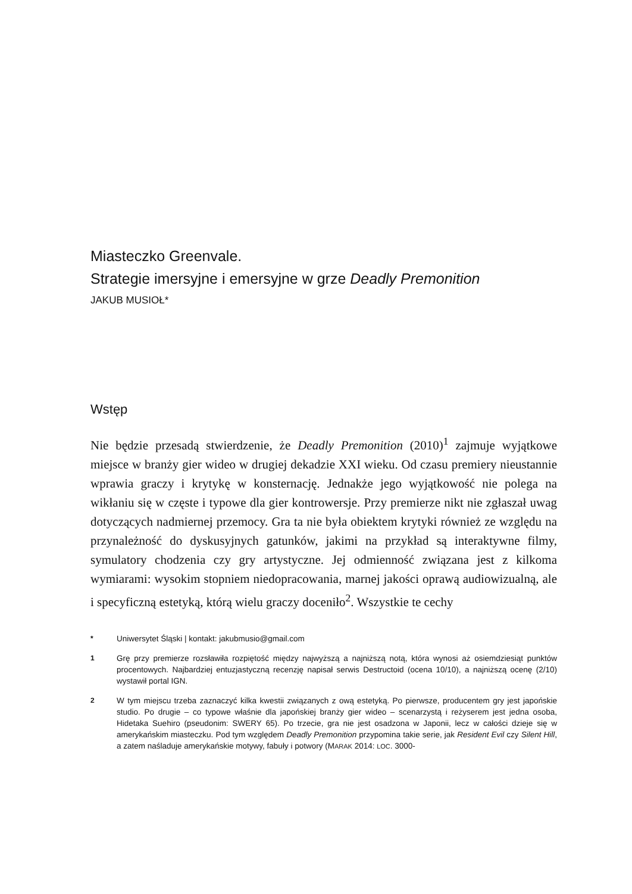Miasteczko Greenvale.
Strategie imersyjne i emersyjne w grze Deadly Premonition
JAKUB MUSIOŁ*
Wstęp
Nie będzie przesadą stwierdzenie, że Deadly Premonition (2010)<sup>1</sup> zajmuje wyjątkowe miejsce w branży gier wideo w drugiej dekadzie XXI wieku. Od czasu premiery nieustannie wprawia graczy i krytykę w konsternację. Jednakże jego wyjątkowość nie polega na wikłaniu się w częste i typowe dla gier kontrowersje. Przy premierze nikt nie zgłaszał uwag dotyczących nadmiernej przemocy. Gra ta nie była obiektem krytyki również ze względu na przynależność do dyskusyjnych gatunków, jakimi na przykład są interaktywne filmy, symulatory chodzenia czy gry artystyczne. Jej odmienność związana jest z kilkoma wymiarami: wysokim stopniem niedopracowania, marnej jakości oprawą audiowizualną, ale i specyficzną estetyką, którą wielu graczy doceniło<sup>2</sup>. Wszystkie te cechy
* Uniwersytet Śląski | kontakt: jakubmusio@gmail.com
1 Grę przy premierze rozsławiła rozpiętość między najwyższą a najniższą notą, która wynosi aż osiemdziesiąt punktów procentowych. Najbardziej entuzjastyczną recenzję napisał serwis Destructoid (ocena 10/10), a najniższą ocenę (2/10) wystawił portal IGN.
2 W tym miejscu trzeba zaznaczyć kilka kwestii związanych z ową estetyką. Po pierwsze, producentem gry jest japońskie studio. Po drugie – co typowe właśnie dla japońskiej branży gier wideo – scenarzystą i reżyserem jest jedna osoba, Hidetaka Suehiro (pseudonim: SWERY 65). Po trzecie, gra nie jest osadzona w Japonii, lecz w całości dzieje się w amerykańskim miasteczku. Pod tym względem Deadly Premonition przypomina takie serie, jak Resident Evil czy Silent Hill, a zatem naśladuje amerykańskie motywy, fabuły i potwory (MARAK 2014: LOC. 3000-